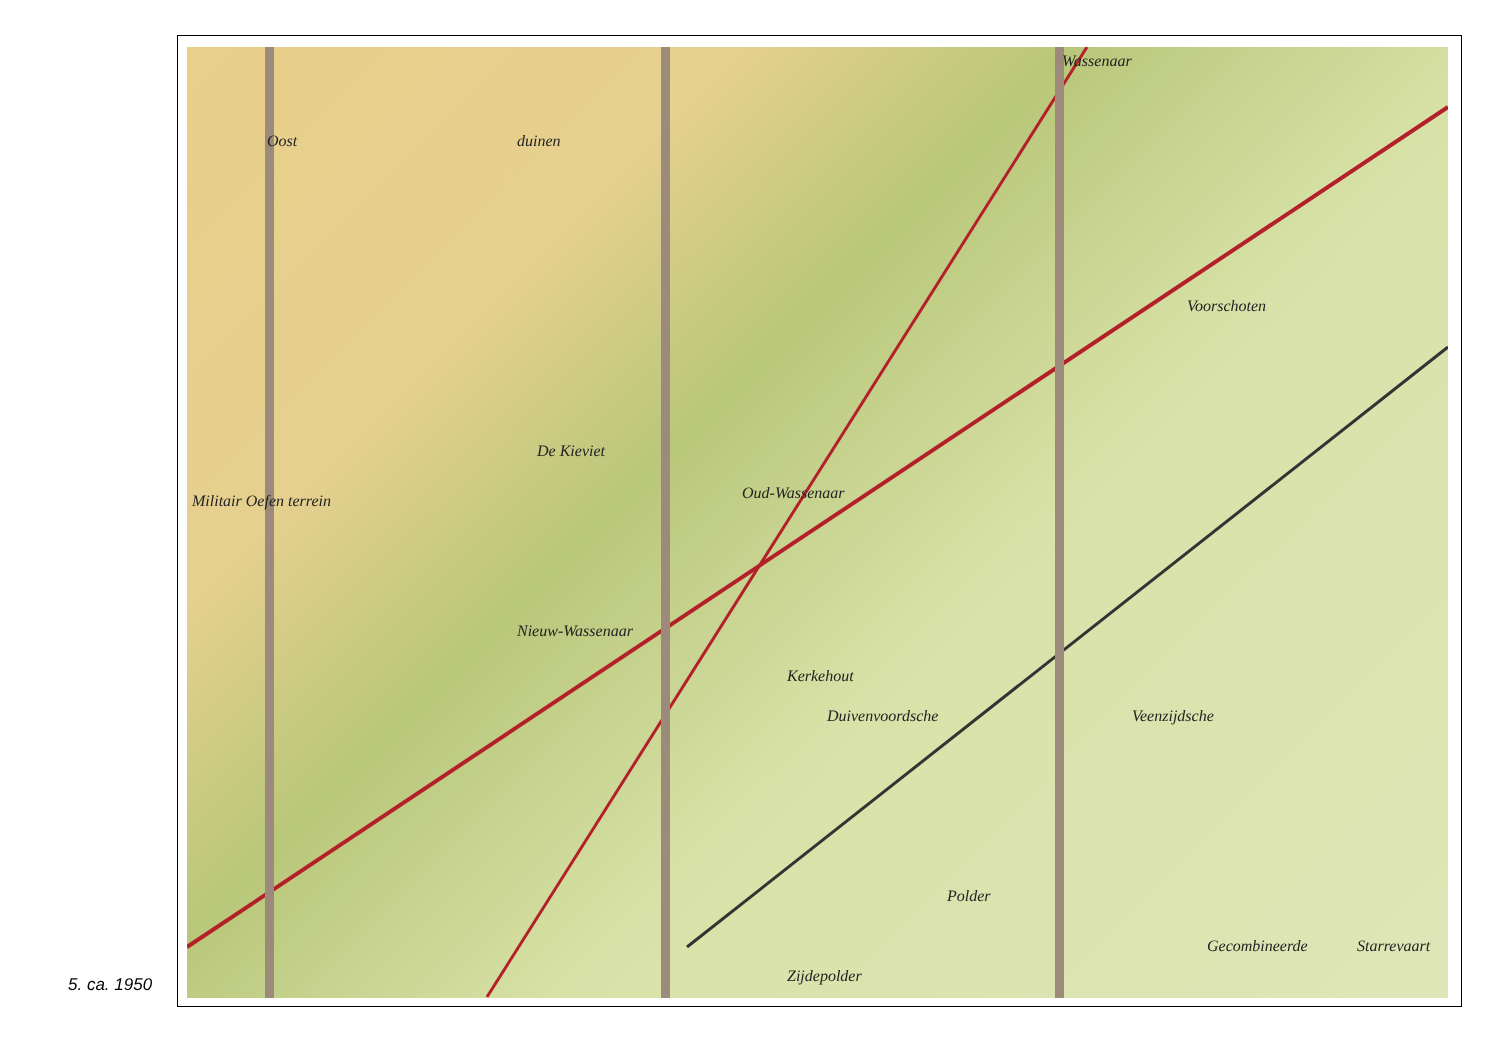De Kieviet
Oud-Wassenaar
Nieuw-Wassenaar
Kerkehout
Duivenvoordsche Veenzijdsche
Voorschoten
Wassenaar
Polder
Gecombineerde Starrevaart
Oost duinen
Militair Oefen terrein
Zijdepolder
5. ca. 1950